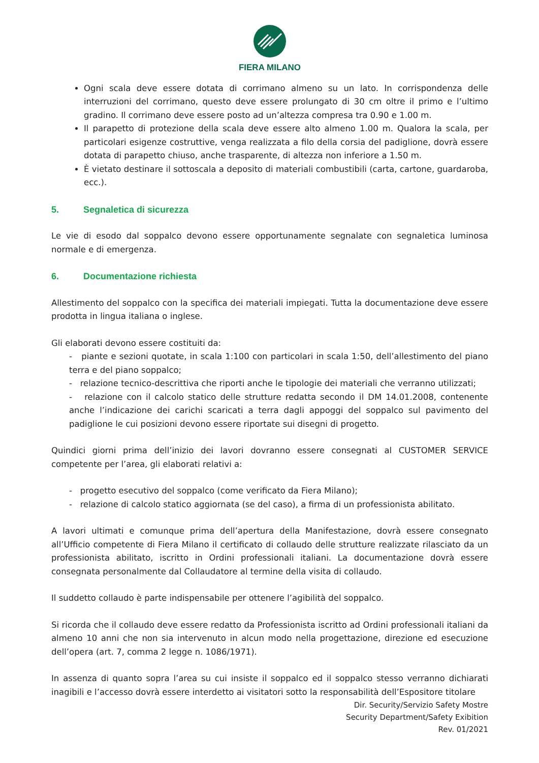FIERA MILANO
Ogni scala deve essere dotata di corrimano almeno su un lato. In corrispondenza delle interruzioni del corrimano, questo deve essere prolungato di 30 cm oltre il primo e l’ultimo gradino. Il corrimano deve essere posto ad un’altezza compresa tra 0.90 e 1.00 m.
Il parapetto di protezione della scala deve essere alto almeno 1.00 m. Qualora la scala, per particolari esigenze costruttive, venga realizzata a filo della corsia del padiglione, dovrà essere dotata di parapetto chiuso, anche trasparente, di altezza non inferiore a 1.50 m.
È vietato destinare il sottoscala a deposito di materiali combustibili (carta, cartone, guardaroba, ecc.).
5. Segnaletica di sicurezza
Le vie di esodo dal soppalco devono essere opportunamente segnalate con segnaletica luminosa normale e di emergenza.
6. Documentazione richiesta
Allestimento del soppalco con la specifica dei materiali impiegati. Tutta la documentazione deve essere prodotta in lingua italiana o inglese.
Gli elaborati devono essere costituiti da:
- piante e sezioni quotate, in scala 1:100 con particolari in scala 1:50, dell’allestimento del piano terra e del piano soppalco;
- relazione tecnico-descrittiva che riporti anche le tipologie dei materiali che verranno utilizzati;
- relazione con il calcolo statico delle strutture redatta secondo il DM 14.01.2008, contenente anche l’indicazione dei carichi scaricati a terra dagli appoggi del soppalco sul pavimento del padiglione le cui posizioni devono essere riportate sui disegni di progetto.
Quindici giorni prima dell’inizio dei lavori dovranno essere consegnati al CUSTOMER SERVICE competente per l’area, gli elaborati relativi a:
- progetto esecutivo del soppalco (come verificato da Fiera Milano);
- relazione di calcolo statico aggiornata (se del caso), a firma di un professionista abilitato.
A lavori ultimati e comunque prima dell’apertura della Manifestazione, dovrà essere consegnato all’Ufficio competente di Fiera Milano il certificato di collaudo delle strutture realizzate rilasciato da un professionista abilitato, iscritto in Ordini professionali italiani. La documentazione dovrà essere consegnata personalmente dal Collaudatore al termine della visita di collaudo.
Il suddetto collaudo è parte indispensabile per ottenere l’agibilità del soppalco.
Si ricorda che il collaudo deve essere redatto da Professionista iscritto ad Ordini professionali italiani da almeno 10 anni che non sia intervenuto in alcun modo nella progettazione, direzione ed esecuzione dell’opera (art. 7, comma 2 legge n. 1086/1971).
In assenza di quanto sopra l’area su cui insiste il soppalco ed il soppalco stesso verranno dichiarati inagibili e l’accesso dovrà essere interdetto ai visitatori sotto la responsabilità dell’Espositore titolare
Dir. Security/Servizio Safety Mostre
Security Department/Safety Exibition
Rev. 01/2021